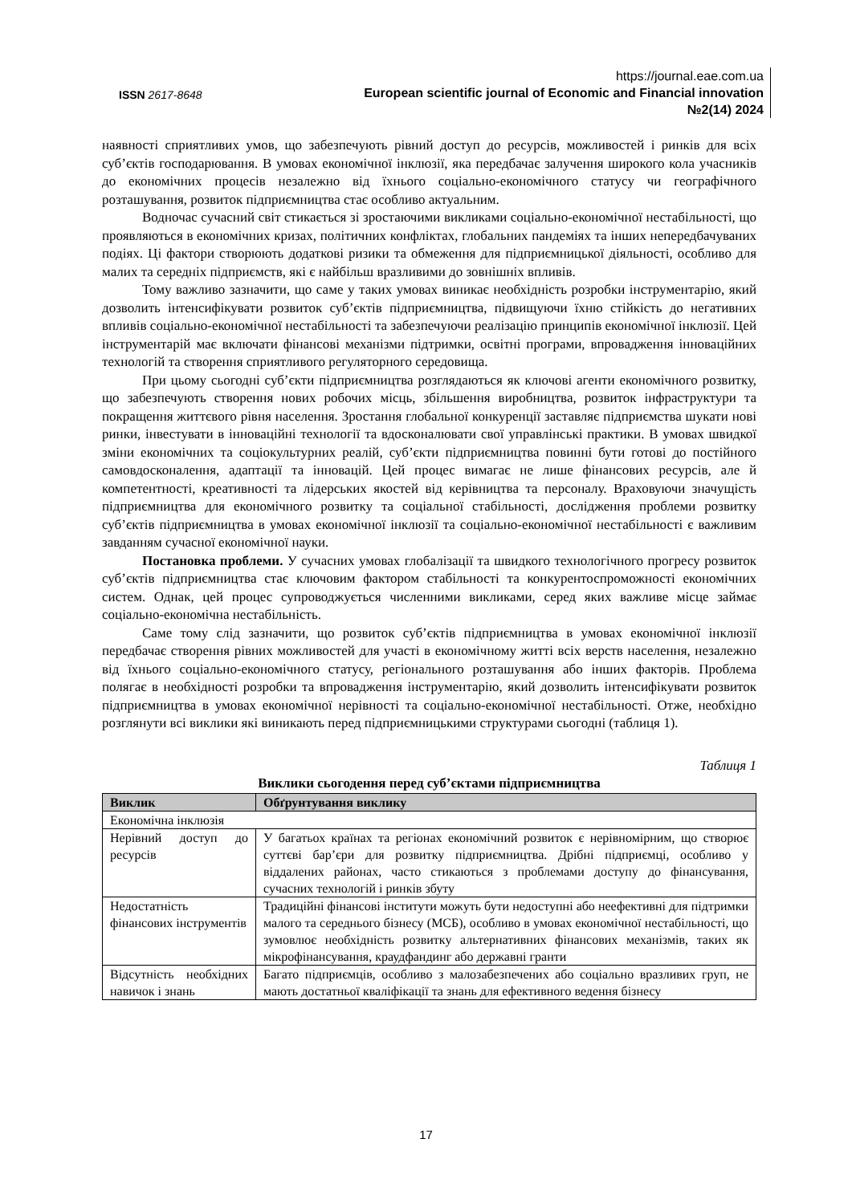ISSN 2617-8648
https://journal.eae.com.ua
European scientific journal of Economic and Financial innovation
№2(14) 2024
наявності сприятливих умов, що забезпечують рівний доступ до ресурсів, можливостей і ринків для всіх суб’єктів господарювання. В умовах економічної інклюзії, яка передбачає залучення широкого кола учасників до економічних процесів незалежно від їхнього соціально-економічного статусу чи географічного розташування, розвиток підприємництва стає особливо актуальним.
Водночас сучасний світ стикається зі зростаючими викликами соціально-економічної нестабільності, що проявляються в економічних кризах, політичних конфліктах, глобальних пандеміях та інших непередбачуваних подіях. Ці фактори створюють додаткові ризики та обмеження для підприємницької діяльності, особливо для малих та середніх підприємств, які є найбільш вразливими до зовнішніх впливів.
Тому важливо зазначити, що саме у таких умовах виникає необхідність розробки інструментарію, який дозволить інтенсифікувати розвиток суб’єктів підприємництва, підвищуючи їхню стійкість до негативних впливів соціально-економічної нестабільності та забезпечуючи реалізацію принципів економічної інклюзії. Цей інструментарій має включати фінансові механізми підтримки, освітні програми, впровадження інноваційних технологій та створення сприятливого регуляторного середовища.
При цьому сьогодні суб’єкти підприємництва розглядаються як ключові агенти економічного розвитку, що забезпечують створення нових робочих місць, збільшення виробництва, розвиток інфраструктури та покращення життєвого рівня населення. Зростання глобальної конкуренції заставляє підприємства шукати нові ринки, інвестувати в інноваційні технології та вдосконалювати свої управлінські практики. В умовах швидкої зміни економічних та соціокультурних реалій, суб’єкти підприємництва повинні бути готові до постійного самовдосконалення, адаптації та інновацій. Цей процес вимагає не лише фінансових ресурсів, але й компетентності, креативності та лідерських якостей від керівництва та персоналу. Враховуючи значущість підприємництва для економічного розвитку та соціальної стабільності, дослідження проблеми розвитку суб’єктів підприємництва в умовах економічної інклюзії та соціально-економічної нестабільності є важливим завданням сучасної економічної науки.
Постановка проблеми. У сучасних умовах глобалізації та швидкого технологічного прогресу розвиток суб’єктів підприємництва стає ключовим фактором стабільності та конкурентоспроможності економічних систем. Однак, цей процес супроводжується численними викликами, серед яких важливе місце займає соціально-економічна нестабільність.
Саме тому слід зазначити, що розвиток суб’єктів підприємництва в умовах економічної інклюзії передбачає створення рівних можливостей для участі в економічному житті всіх верств населення, незалежно від їхнього соціально-економічного статусу, регіонального розташування або інших факторів. Проблема полягає в необхідності розробки та впровадження інструментарію, який дозволить інтенсифікувати розвиток підприємництва в умовах економічної нерівності та соціально-економічної нестабільності. Отже, необхідно розглянути всі виклики які виникають перед підприємницькими структурами сьогодні (таблиця 1).
Таблиця 1
Виклики сьогодення перед суб’єктами підприємництва
| Виклик | Обґрунтування виклику |
| --- | --- |
| Економічна інклюзія | |
| Нерівний доступ до ресурсів | У багатьох країнах та регіонах економічний розвиток є нерівномірним, що створює суттєві бар’єри для розвитку підприємництва. Дрібні підприємці, особливо у віддалених районах, часто стикаються з проблемами доступу до фінансування, сучасних технологій і ринків збуту |
| Недостатність фінансових інструментів | Традиційні фінансові інститути можуть бути недоступні або неефективні для підтримки малого та середнього бізнесу (МСБ), особливо в умовах економічної нестабільності, що зумовлює необхідність розвитку альтернативних фінансових механізмів, таких як мікрофінансування, краудфандинг або державні гранти |
| Відсутність необхідних навичок і знань | Багато підприємців, особливо з малозабезпечених або соціально вразливих груп, не мають достатньої кваліфікації та знань для ефективного ведення бізнесу |
17